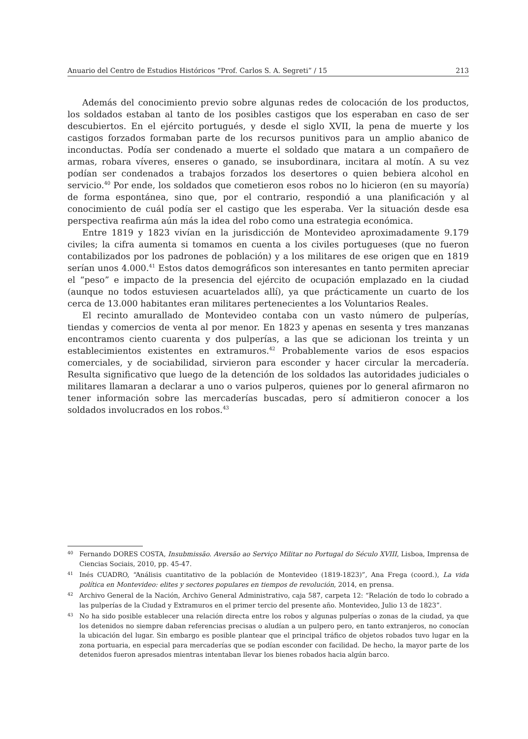Anuario del Centro de Estudios Históricos “Prof. Carlos S. A. Segreti” / 15 213
Además del conocimiento previo sobre algunas redes de colocación de los productos, los soldados estaban al tanto de los posibles castigos que los esperaban en caso de ser descubiertos. En el ejército portugués, y desde el siglo XVII, la pena de muerte y los castigos forzados formaban parte de los recursos punitivos para un amplio abanico de inconductas. Podía ser condenado a muerte el soldado que matara a un compañero de armas, robara víveres, enseres o ganado, se insubordinara, incitara al motín. A su vez podían ser condenados a trabajos forzados los desertores o quien bebiera alcohol en servicio.<sup>40</sup> Por ende, los soldados que cometieron esos robos no lo hicieron (en su mayoría) de forma espontánea, sino que, por el contrario, respondió a una planificación y al conocimiento de cuál podía ser el castigo que les esperaba. Ver la situación desde esa perspectiva reafirma aún más la idea del robo como una estrategia económica.
Entre 1819 y 1823 vivían en la jurisdicción de Montevideo aproximadamente 9.179 civiles; la cifra aumenta si tomamos en cuenta a los civiles portugueses (que no fueron contabilizados por los padrones de población) y a los militares de ese origen que en 1819 serían unos 4.000.<sup>41</sup> Estos datos demográficos son interesantes en tanto permiten apreciar el “peso” e impacto de la presencia del ejército de ocupación emplazado en la ciudad (aunque no todos estuviesen acuartelados allí), ya que prácticamente un cuarto de los cerca de 13.000 habitantes eran militares pertenecientes a los Voluntarios Reales.
El recinto amurallado de Montevideo contaba con un vasto número de pulperías, tiendas y comercios de venta al por menor. En 1823 y apenas en sesenta y tres manzanas encontramos ciento cuarenta y dos pulperías, a las que se adicionan los treinta y un establecimientos existentes en extramuros.<sup>42</sup> Probablemente varios de esos espacios comerciales, y de sociabilidad, sirvieron para esconder y hacer circular la mercadería. Resulta significativo que luego de la detención de los soldados las autoridades judiciales o militares llamaran a declarar a uno o varios pulperos, quienes por lo general afirmaron no tener información sobre las mercaderías buscadas, pero sí admitieron conocer a los soldados involucrados en los robos.<sup>43</sup>
40 Fernando DORES COSTA, Insubmissão. Aversão ao Serviço Militar no Portugal do Século XVIII, Lisboa, Imprensa de Ciencias Sociais, 2010, pp. 45-47.
41 Inés CUADRO, “Análisis cuantitativo de la población de Montevideo (1819-1823)”, Ana Frega (coord.), La vida política en Montevideo: elites y sectores populares en tiempos de revolución, 2014, en prensa.
42 Archivo General de la Nación, Archivo General Administrativo, caja 587, carpeta 12: “Relación de todo lo cobrado a las pulperías de la Ciudad y Extramuros en el primer tercio del presente año. Montevideo, Julio 13 de 1823”.
43 No ha sido posible establecer una relación directa entre los robos y algunas pulperías o zonas de la ciudad, ya que los detenidos no siempre daban referencias precisas o aludían a un pulpero pero, en tanto extranjeros, no conocían la ubicación del lugar. Sin embargo es posible plantear que el principal tráfico de objetos robados tuvo lugar en la zona portuaria, en especial para mercaderías que se podían esconder con facilidad. De hecho, la mayor parte de los detenidos fueron apresados mientras intentaban llevar los bienes robados hacia algún barco.